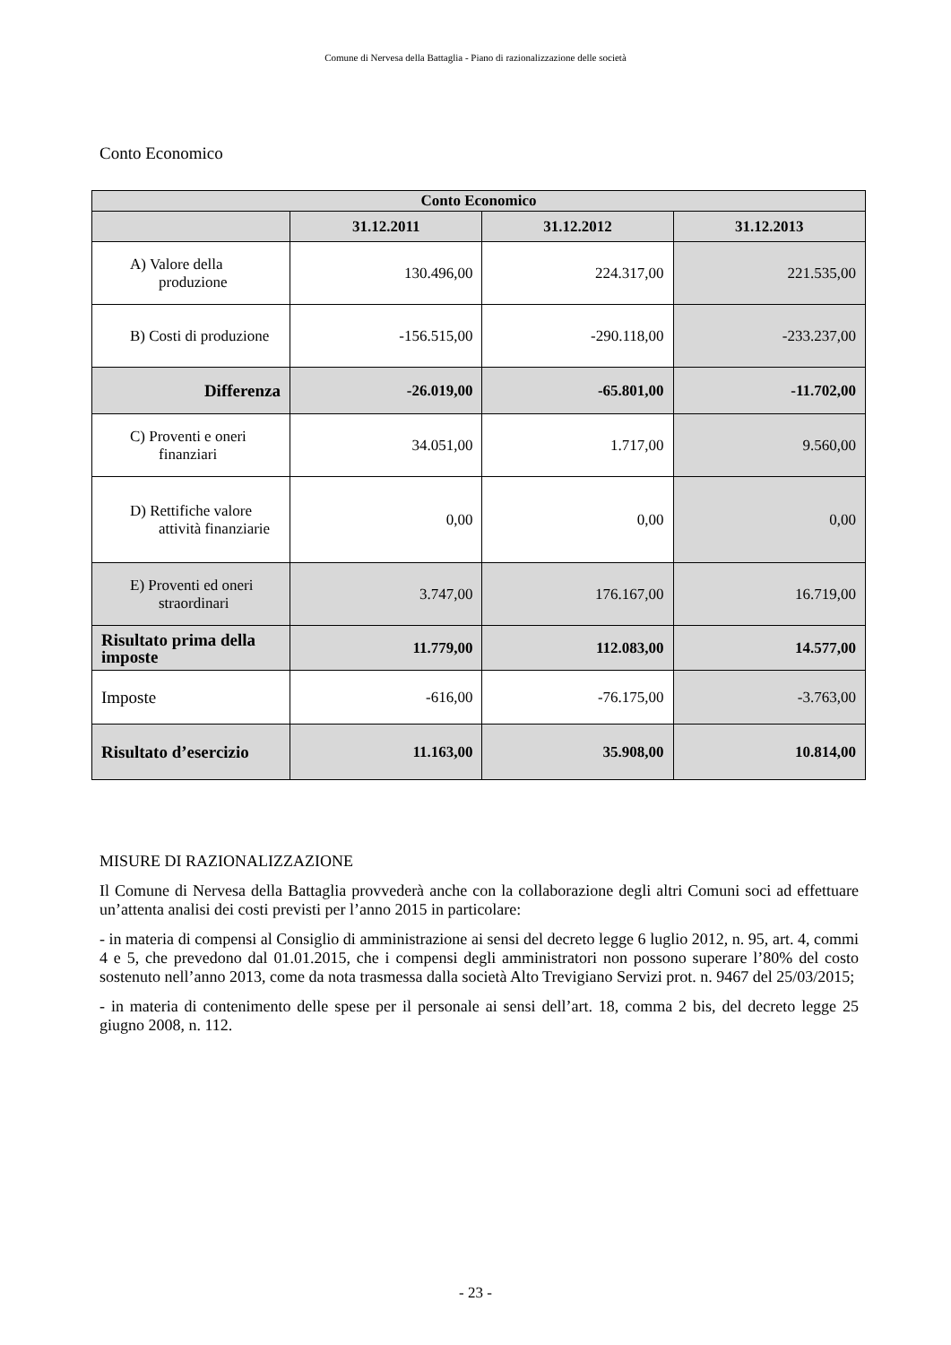Comune di Nervesa della Battaglia - Piano di razionalizzazione delle società
Conto Economico
| Conto Economico | | | |
| --- | --- | --- | --- |
| | 31.12.2011 | 31.12.2012 | 31.12.2013 |
| A) Valore della produzione | 130.496,00 | 224.317,00 | 221.535,00 |
| B) Costi di produzione | -156.515,00 | -290.118,00 | -233.237,00 |
| Differenza | -26.019,00 | -65.801,00 | -11.702,00 |
| C) Proventi e oneri finanziari | 34.051,00 | 1.717,00 | 9.560,00 |
| D) Rettifiche valore attività finanziarie | 0,00 | 0,00 | 0,00 |
| E) Proventi ed oneri straordinari | 3.747,00 | 176.167,00 | 16.719,00 |
| Risultato prima della imposte | 11.779,00 | 112.083,00 | 14.577,00 |
| Imposte | -616,00 | -76.175,00 | -3.763,00 |
| Risultato d’esercizio | 11.163,00 | 35.908,00 | 10.814,00 |
MISURE DI RAZIONALIZZAZIONE
Il Comune di Nervesa della Battaglia provvederà anche con la collaborazione degli altri Comuni soci ad effettuare un’attenta analisi dei costi previsti per l’anno 2015 in particolare:
- in materia di compensi al Consiglio di amministrazione ai sensi del decreto legge 6 luglio 2012, n. 95, art. 4, commi 4 e 5, che prevedono dal 01.01.2015, che i compensi degli amministratori non possono superare l’80% del costo sostenuto nell’anno 2013, come da nota trasmessa dalla società Alto Trevigiano Servizi prot. n. 9467 del 25/03/2015;
- in materia di contenimento delle spese per il personale ai sensi dell’art. 18, comma 2 bis, del decreto legge 25 giugno 2008, n. 112.
- 23 -